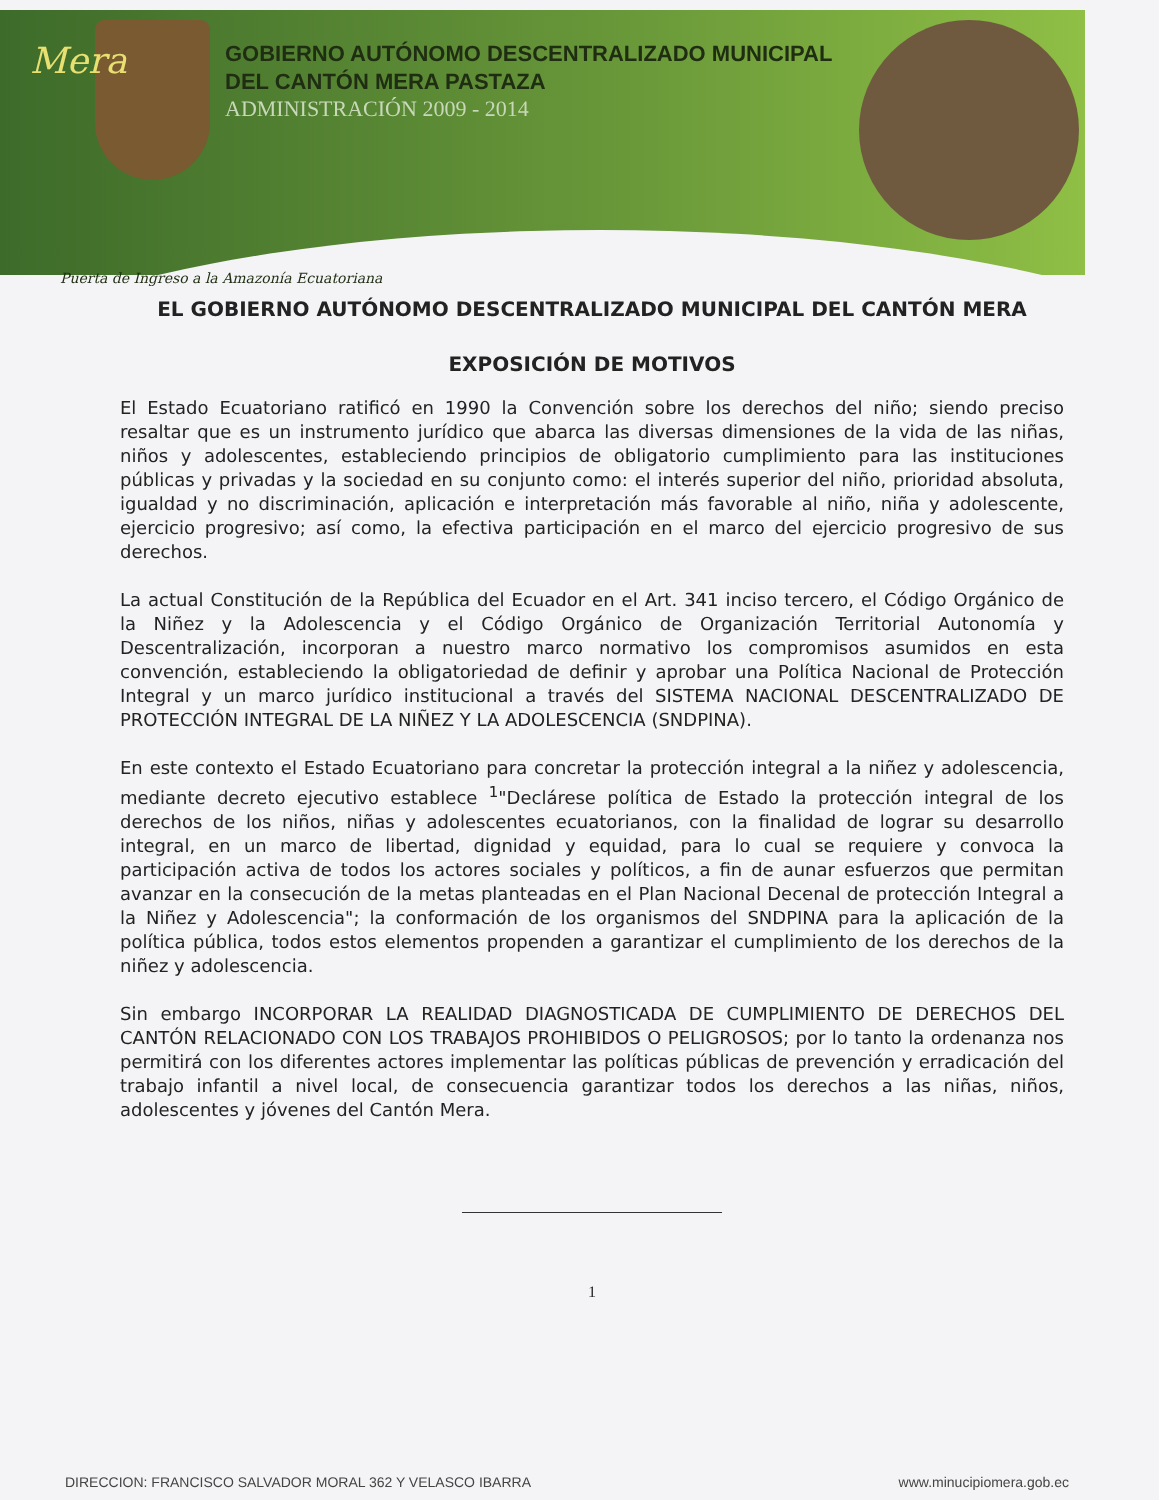Mera
GOBIERNO AUTÓNOMO DESCENTRALIZADO MUNICIPAL
DEL CANTÓN MERA PASTAZA
ADMINISTRACIÓN 2009 - 2014
Puerta de Ingreso a la Amazonía Ecuatoriana
EL GOBIERNO AUTÓNOMO DESCENTRALIZADO MUNICIPAL DEL CANTÓN MERA
EXPOSICIÓN DE MOTIVOS
El Estado Ecuatoriano ratificó en 1990 la Convención sobre los derechos del niño; siendo preciso resaltar que es un instrumento jurídico que abarca las diversas dimensiones de la vida de las niñas, niños y adolescentes, estableciendo principios de obligatorio cumplimiento para las instituciones públicas y privadas y la sociedad en su conjunto como: el interés superior del niño, prioridad absoluta, igualdad y no discriminación, aplicación e interpretación más favorable al niño, niña y adolescente, ejercicio progresivo; así como, la efectiva participación en el marco del ejercicio progresivo de sus derechos.
La actual Constitución de la República del Ecuador en el Art. 341 inciso tercero, el Código Orgánico de la Niñez y la Adolescencia y el Código Orgánico de Organización Territorial Autonomía y Descentralización, incorporan a nuestro marco normativo los compromisos asumidos en esta convención, estableciendo la obligatoriedad de definir y aprobar una Política Nacional de Protección Integral y un marco jurídico institucional a través del SISTEMA NACIONAL DESCENTRALIZADO DE PROTECCIÓN INTEGRAL DE LA NIÑEZ Y LA ADOLESCENCIA (SNDPINA).
En este contexto el Estado Ecuatoriano para concretar la protección integral a la niñez y adolescencia, mediante decreto ejecutivo establece <sup>1</sup>"Declárese política de Estado la protección integral de los derechos de los niños, niñas y adolescentes ecuatorianos, con la finalidad de lograr su desarrollo integral, en un marco de libertad, dignidad y equidad, para lo cual se requiere y convoca la participación activa de todos los actores sociales y políticos, a fin de aunar esfuerzos que permitan avanzar en la consecución de la metas planteadas en el Plan Nacional Decenal de protección Integral a la Niñez y Adolescencia"; la conformación de los organismos del SNDPINA para la aplicación de la política pública, todos estos elementos propenden a garantizar el cumplimiento de los derechos de la niñez y adolescencia.
Sin embargo INCORPORAR LA REALIDAD DIAGNOSTICADA DE CUMPLIMIENTO DE DERECHOS DEL CANTÓN RELACIONADO CON LOS TRABAJOS PROHIBIDOS O PELIGROSOS; por lo tanto la ordenanza nos permitirá con los diferentes actores implementar las políticas públicas de prevención y erradicación del trabajo infantil a nivel local, de consecuencia garantizar todos los derechos a las niñas, niños, adolescentes y jóvenes del Cantón Mera.
1
DIRECCION: FRANCISCO SALVADOR MORAL 362 Y VELASCO IBARRA www.minucipiomera.gob.ec